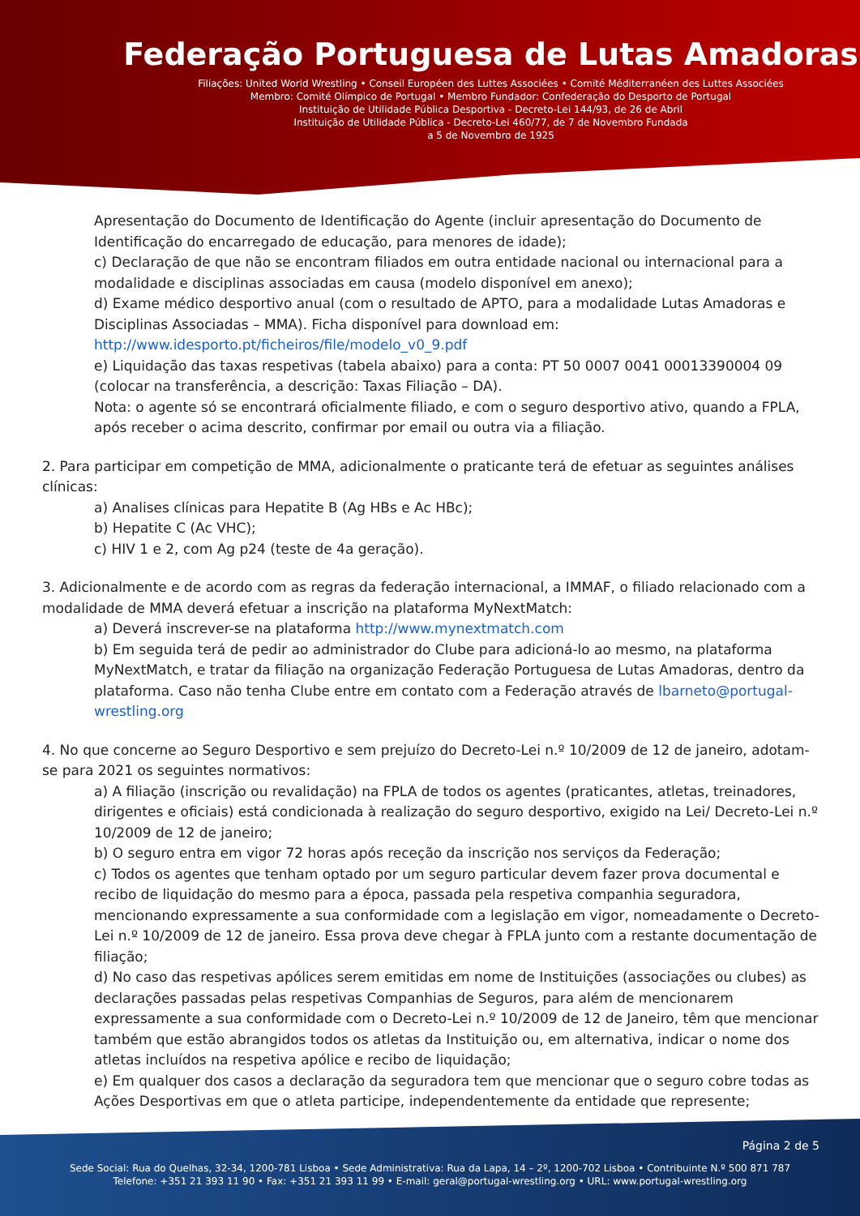Federação Portuguesa de Lutas Amadoras
Filiações: United World Wrestling • Conseil Européen des Luttes Associées • Comité Méditerranéen des Luttes Associées
Membro: Comité Olímpico de Portugal • Membro Fundador: Confederação do Desporto de Portugal
Instituição de Utilidade Pública Desportiva - Decreto-Lei 144/93, de 26 de Abril
Instituição de Utilidade Pública - Decreto-Lei 460/77, de 7 de Novembro Fundada
a 5 de Novembro de 1925
Apresentação do Documento de Identificação do Agente (incluir apresentação do Documento de Identificação do encarregado de educação, para menores de idade);
c) Declaração de que não se encontram filiados em outra entidade nacional ou internacional para a modalidade e disciplinas associadas em causa (modelo disponível em anexo);
d) Exame médico desportivo anual (com o resultado de APTO, para a modalidade Lutas Amadoras e Disciplinas Associadas – MMA). Ficha disponível para download em:
http://www.idesporto.pt/ficheiros/file/modelo_v0_9.pdf
e) Liquidação das taxas respetivas (tabela abaixo) para a conta: PT 50 0007 0041 00013390004 09 (colocar na transferência, a descrição: Taxas Filiação – DA).
Nota: o agente só se encontrará oficialmente filiado, e com o seguro desportivo ativo, quando a FPLA, após receber o acima descrito, confirmar por email ou outra via a filiação.
2. Para participar em competição de MMA, adicionalmente o praticante terá de efetuar as seguintes análises clínicas:
a) Analises clínicas para Hepatite B (Ag HBs e Ac HBc);
b) Hepatite C (Ac VHC);
c) HIV 1 e 2, com Ag p24 (teste de 4a geração).
3. Adicionalmente e de acordo com as regras da federação internacional, a IMMAF, o filiado relacionado com a modalidade de MMA deverá efetuar a inscrição na plataforma MyNextMatch:
a) Deverá inscrever-se na plataforma http://www.mynextmatch.com
b) Em seguida terá de pedir ao administrador do Clube para adicioná-lo ao mesmo, na plataforma MyNextMatch, e tratar da filiação na organização Federação Portuguesa de Lutas Amadoras, dentro da plataforma. Caso não tenha Clube entre em contato com a Federação através de lbarneto@portugal-wrestling.org
4. No que concerne ao Seguro Desportivo e sem prejuízo do Decreto-Lei n.º 10/2009 de 12 de janeiro, adotam-se para 2021 os seguintes normativos:
a) A filiação (inscrição ou revalidação) na FPLA de todos os agentes (praticantes, atletas, treinadores, dirigentes e oficiais) está condicionada à realização do seguro desportivo, exigido na Lei/ Decreto-Lei n.º 10/2009 de 12 de janeiro;
b) O seguro entra em vigor 72 horas após receção da inscrição nos serviços da Federação;
c) Todos os agentes que tenham optado por um seguro particular devem fazer prova documental e recibo de liquidação do mesmo para a época, passada pela respetiva companhia seguradora, mencionando expressamente a sua conformidade com a legislação em vigor, nomeadamente o Decreto-Lei n.º 10/2009 de 12 de janeiro. Essa prova deve chegar à FPLA junto com a restante documentação de filiação;
d) No caso das respetivas apólices serem emitidas em nome de Instituições (associações ou clubes) as declarações passadas pelas respetivas Companhias de Seguros, para além de mencionarem expressamente a sua conformidade com o Decreto-Lei n.º 10/2009 de 12 de Janeiro, têm que mencionar também que estão abrangidos todos os atletas da Instituição ou, em alternativa, indicar o nome dos atletas incluídos na respetiva apólice e recibo de liquidação;
e) Em qualquer dos casos a declaração da seguradora tem que mencionar que o seguro cobre todas as Ações Desportivas em que o atleta participe, independentemente da entidade que represente;
Página 2 de 5
Sede Social: Rua do Quelhas, 32-34, 1200-781 Lisboa • Sede Administrativa: Rua da Lapa, 14 – 2º, 1200-702 Lisboa • Contribuinte N.º 500 871 787
Telefone: +351 21 393 11 90 • Fax: +351 21 393 11 99 • E-mail: geral@portugal-wrestling.org • URL: www.portugal-wrestling.org